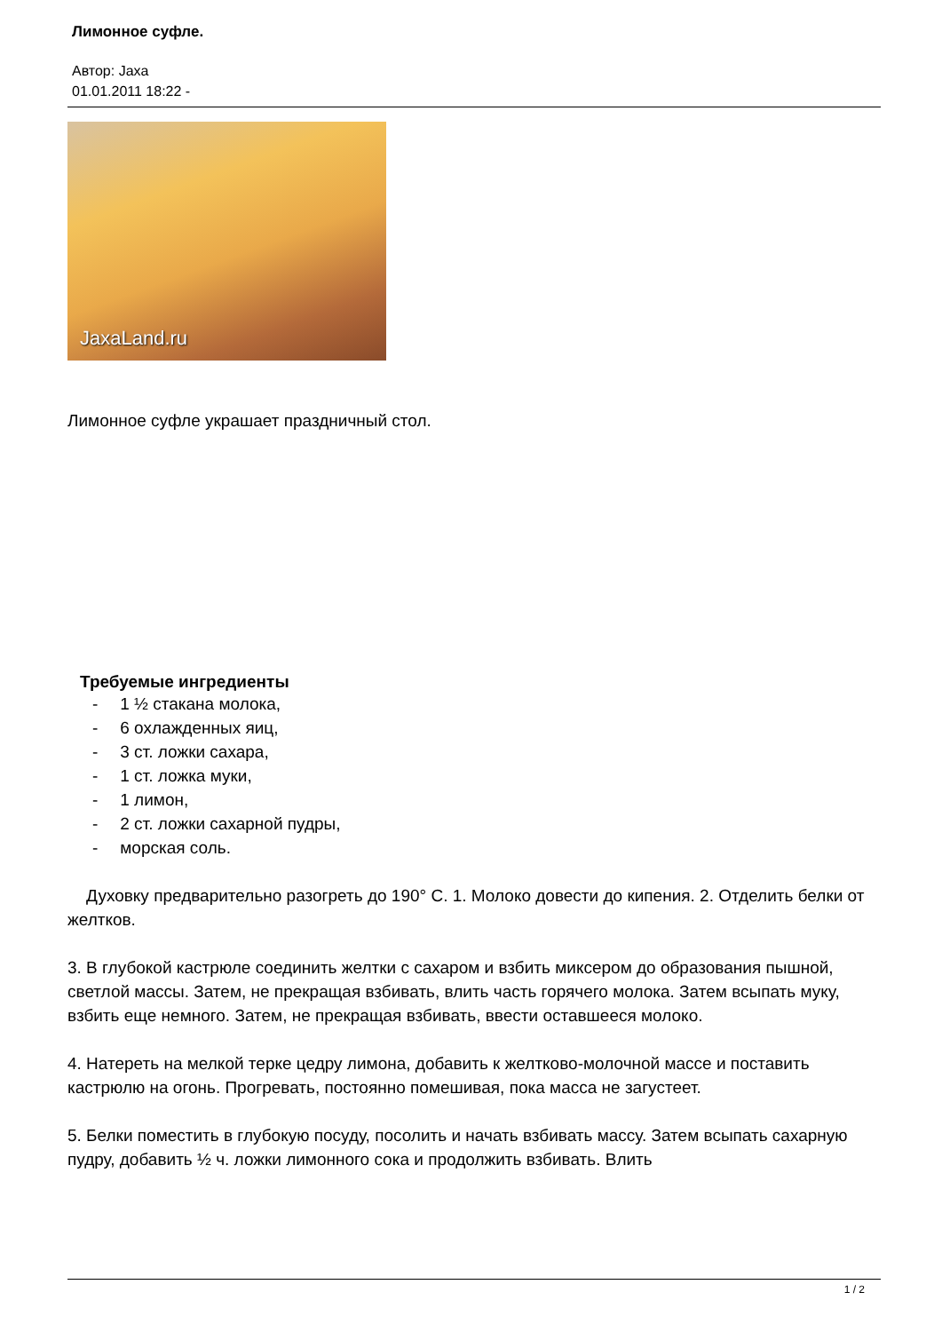Лимонное суфле.
Автор: Jaxa
01.01.2011 18:22 -
JaxaLand.ru
Лимонное суфле украшает праздничный стол.
Требуемые ингредиенты
- 1 ½ стакана молока,
- 6 охлажденных яиц,
- 3 ст. ложки сахара,
- 1 ст. ложка муки,
- 1 лимон,
- 2 ст. ложки сахарной пудры,
- морская соль.
Духовку предварительно разогреть до 190° С. 1. Молоко довести до кипения. 2. Отделить белки от желтков.
3. В глубокой кастрюле соединить желтки с сахаром и взбить миксером до образования пышной, светлой массы. Затем, не прекращая взбивать, влить часть горячего молока. Затем всыпать муку, взбить еще немного. Затем, не прекращая взбивать, ввести оставшееся молоко.
4. Натереть на мелкой терке цедру лимона, добавить к желтково-молочной массе и поставить кастрюлю на огонь. Прогревать, постоянно помешивая, пока масса не загустеет.
5. Белки поместить в глубокую посуду, посолить и начать взбивать массу. Затем всыпать сахарную пудру, добавить ½ ч. ложки лимонного сока и продолжить взбивать. Влить
1 / 2